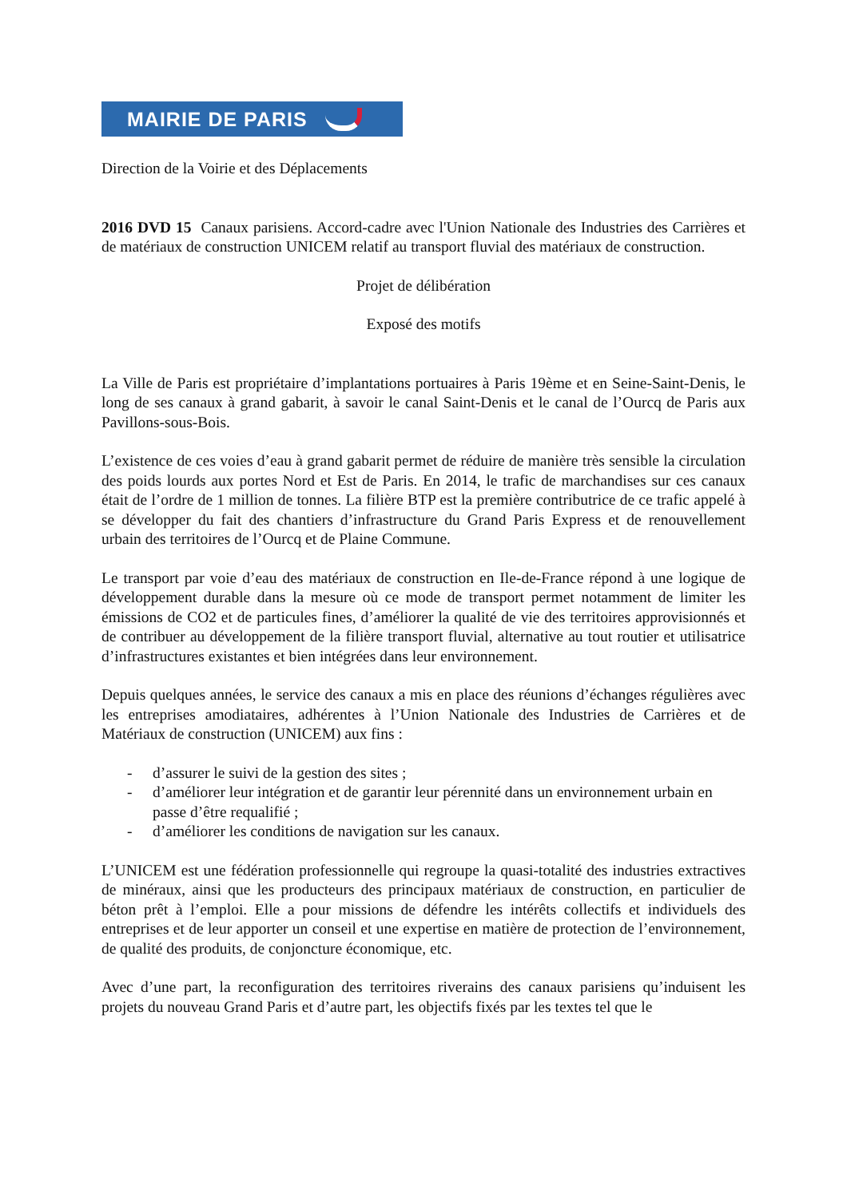MAIRIE DE PARIS
Direction de la Voirie et des Déplacements
2016 DVD 15 Canaux parisiens. Accord-cadre avec l'Union Nationale des Industries des Carrières et de matériaux de construction UNICEM relatif au transport fluvial des matériaux de construction.
Projet de délibération
Exposé des motifs
La Ville de Paris est propriétaire d’implantations portuaires à Paris 19ème et en Seine-Saint-Denis, le long de ses canaux à grand gabarit, à savoir le canal Saint-Denis et le canal de l’Ourcq de Paris aux Pavillons-sous-Bois.
L’existence de ces voies d’eau à grand gabarit permet de réduire de manière très sensible la circulation des poids lourds aux portes Nord et Est de Paris. En 2014, le trafic de marchandises sur ces canaux était de l’ordre de 1 million de tonnes. La filière BTP est la première contributrice de ce trafic appelé à se développer du fait des chantiers d’infrastructure du Grand Paris Express et de renouvellement urbain des territoires de l’Ourcq et de Plaine Commune.
Le transport par voie d’eau des matériaux de construction en Ile-de-France répond à une logique de développement durable dans la mesure où ce mode de transport permet notamment de limiter les émissions de CO2 et de particules fines, d’améliorer la qualité de vie des territoires approvisionnés et de contribuer au développement de la filière transport fluvial, alternative au tout routier et utilisatrice d’infrastructures existantes et bien intégrées dans leur environnement.
Depuis quelques années, le service des canaux a mis en place des réunions d’échanges régulières avec les entreprises amodiataires, adhérentes à l’Union Nationale des Industries de Carrières et de Matériaux de construction (UNICEM) aux fins :
- d’assurer le suivi de la gestion des sites ;
- d’améliorer leur intégration et de garantir leur pérennité dans un environnement urbain en passe d’être requalifié ;
- d’améliorer les conditions de navigation sur les canaux.
L’UNICEM est une fédération professionnelle qui regroupe la quasi-totalité des industries extractives de minéraux, ainsi que les producteurs des principaux matériaux de construction, en particulier de béton prêt à l’emploi. Elle a pour missions de défendre les intérêts collectifs et individuels des entreprises et de leur apporter un conseil et une expertise en matière de protection de l’environnement, de qualité des produits, de conjoncture économique, etc.
Avec d’une part, la reconfiguration des territoires riverains des canaux parisiens qu’induisent les projets du nouveau Grand Paris et d’autre part, les objectifs fixés par les textes tel que le